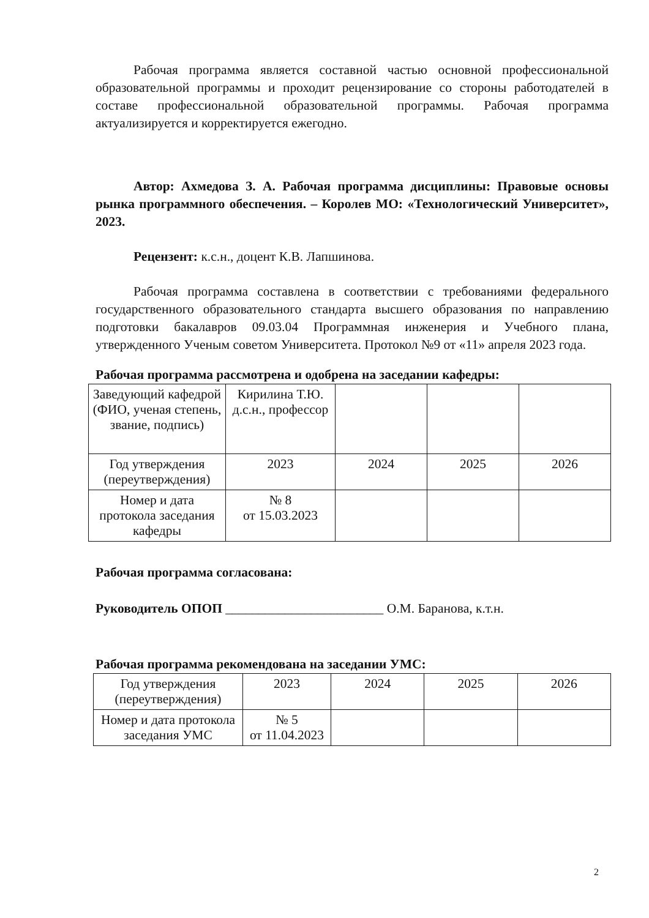Рабочая программа является составной частью основной профессиональной образовательной программы и проходит рецензирование со стороны работодателей в составе профессиональной образовательной программы. Рабочая программа актуализируется и корректируется ежегодно.
Автор: Ахмедова З. А. Рабочая программа дисциплины: Правовые основы рынка программного обеспечения. – Королев МО: «Технологический Университет», 2023.
Рецензент: к.с.н., доцент К.В. Лапшинова.
Рабочая программа составлена в соответствии с требованиями федерального государственного образовательного стандарта высшего образования по направлению подготовки бакалавров 09.03.04 Программная инженерия и Учебного плана, утвержденного Ученым советом Университета. Протокол №9 от «11» апреля 2023 года.
Рабочая программа рассмотрена и одобрена на заседании кафедры:
| Заведующий кафедрой (ФИО, ученая степень, звание, подпись) | Кирилина Т.Ю. д.с.н., профессор | | | |
| Год утверждения (переутверждения) | 2023 | 2024 | 2025 | 2026 |
| Номер и дата протокола заседания кафедры | № 8 от 15.03.2023 | | | |
Рабочая программа согласована:
Руководитель ОПОП ________________________ О.М. Баранова, к.т.н.
Рабочая программа рекомендована на заседании УМС:
| Год утверждения (переутверждения) | 2023 | 2024 | 2025 | 2026 |
| Номер и дата протокола заседания УМС | № 5 от 11.04.2023 | | | |
2